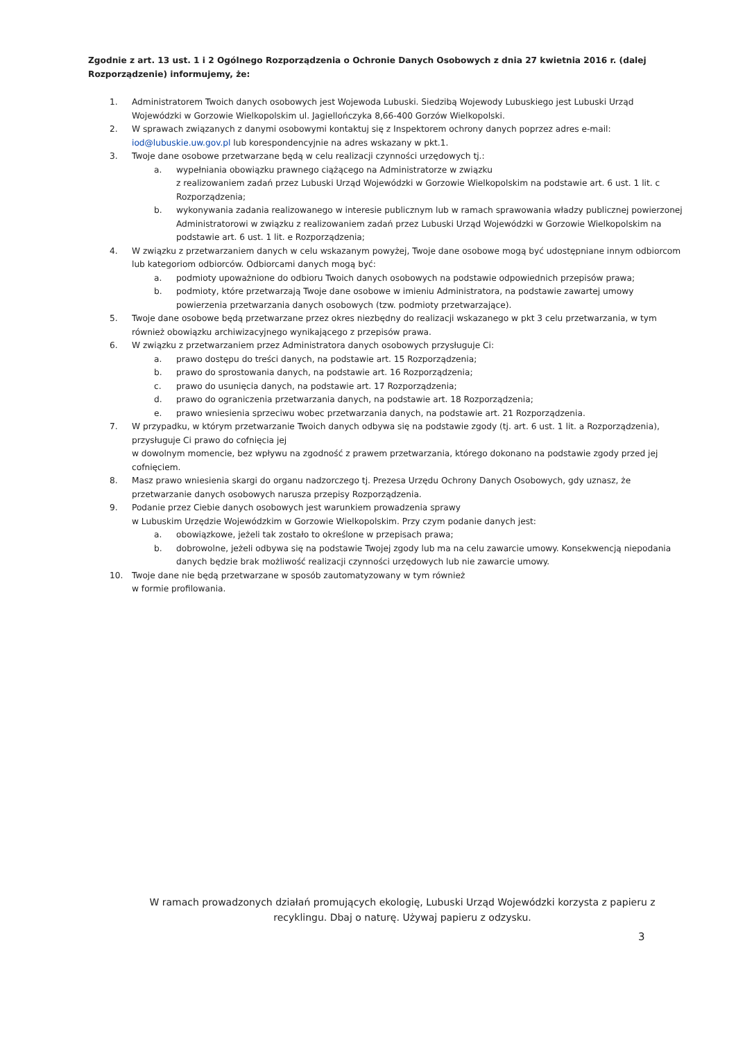Zgodnie z art. 13 ust. 1 i 2 Ogólnego Rozporządzenia o Ochronie Danych Osobowych z dnia 27 kwietnia 2016 r. (dalej Rozporządzenie) informujemy, że:
1. Administratorem Twoich danych osobowych jest Wojewoda Lubuski. Siedzibą Wojewody Lubuskiego jest Lubuski Urząd Wojewódzki w Gorzowie Wielkopolskim ul. Jagiellończyka 8,66-400 Gorzów Wielkopolski.
2. W sprawach związanych z danymi osobowymi kontaktuj się z Inspektorem ochrony danych poprzez adres e-mail: iod@lubuskie.uw.gov.pl lub korespondencyjnie na adres wskazany w pkt.1.
3. Twoje dane osobowe przetwarzane będą w celu realizacji czynności urzędowych tj.:
a. wypełniania obowiązku prawnego ciążącego na Administratorze w związku
z realizowaniem zadań przez Lubuski Urząd Wojewódzki w Gorzowie Wielkopolskim na podstawie art. 6 ust. 1 lit. c Rozporządzenia;
b. wykonywania zadania realizowanego w interesie publicznym lub w ramach sprawowania władzy publicznej powierzonej Administratorowi w związku z realizowaniem zadań przez Lubuski Urząd Wojewódzki w Gorzowie Wielkopolskim na podstawie art. 6 ust. 1 lit. e Rozporządzenia;
4. W związku z przetwarzaniem danych w celu wskazanym powyżej, Twoje dane osobowe mogą być udostępniane innym odbiorcom lub kategoriom odbiorców. Odbiorcami danych mogą być:
a. podmioty upoważnione do odbioru Twoich danych osobowych na podstawie odpowiednich przepisów prawa;
b. podmioty, które przetwarzają Twoje dane osobowe w imieniu Administratora, na podstawie zawartej umowy powierzenia przetwarzania danych osobowych (tzw. podmioty przetwarzające).
5. Twoje dane osobowe będą przetwarzane przez okres niezbędny do realizacji wskazanego w pkt 3 celu przetwarzania, w tym również obowiązku archiwizacyjnego wynikającego z przepisów prawa.
6. W związku z przetwarzaniem przez Administratora danych osobowych przysługuje Ci:
a. prawo dostępu do treści danych, na podstawie art. 15 Rozporządzenia;
b. prawo do sprostowania danych, na podstawie art. 16 Rozporządzenia;
c. prawo do usunięcia danych, na podstawie art. 17 Rozporządzenia;
d. prawo do ograniczenia przetwarzania danych, na podstawie art. 18 Rozporządzenia;
e. prawo wniesienia sprzeciwu wobec przetwarzania danych, na podstawie art. 21 Rozporządzenia.
7. W przypadku, w którym przetwarzanie Twoich danych odbywa się na podstawie zgody (tj. art. 6 ust. 1 lit. a Rozporządzenia), przysługuje Ci prawo do cofnięcia jej
w dowolnym momencie, bez wpływu na zgodność z prawem przetwarzania, którego dokonano na podstawie zgody przed jej cofnięciem.
8. Masz prawo wniesienia skargi do organu nadzorczego tj. Prezesa Urzędu Ochrony Danych Osobowych, gdy uznasz, że przetwarzanie danych osobowych narusza przepisy Rozporządzenia.
9. Podanie przez Ciebie danych osobowych jest warunkiem prowadzenia sprawy
w Lubuskim Urzędzie Wojewódzkim w Gorzowie Wielkopolskim. Przy czym podanie danych jest:
a. obowiązkowe, jeżeli tak zostało to określone w przepisach prawa;
b. dobrowolne, jeżeli odbywa się na podstawie Twojej zgody lub ma na celu zawarcie umowy. Konsekwencją niepodania danych będzie brak możliwość realizacji czynności urzędowych lub nie zawarcie umowy.
10. Twoje dane nie będą przetwarzane w sposób zautomatyzowany w tym również
w formie profilowania.
W ramach prowadzonych działań promujących ekologię, Lubuski Urząd Wojewódzki korzysta z papieru z recyklingu. Dbaj o naturę. Używaj papieru z odzysku.
3